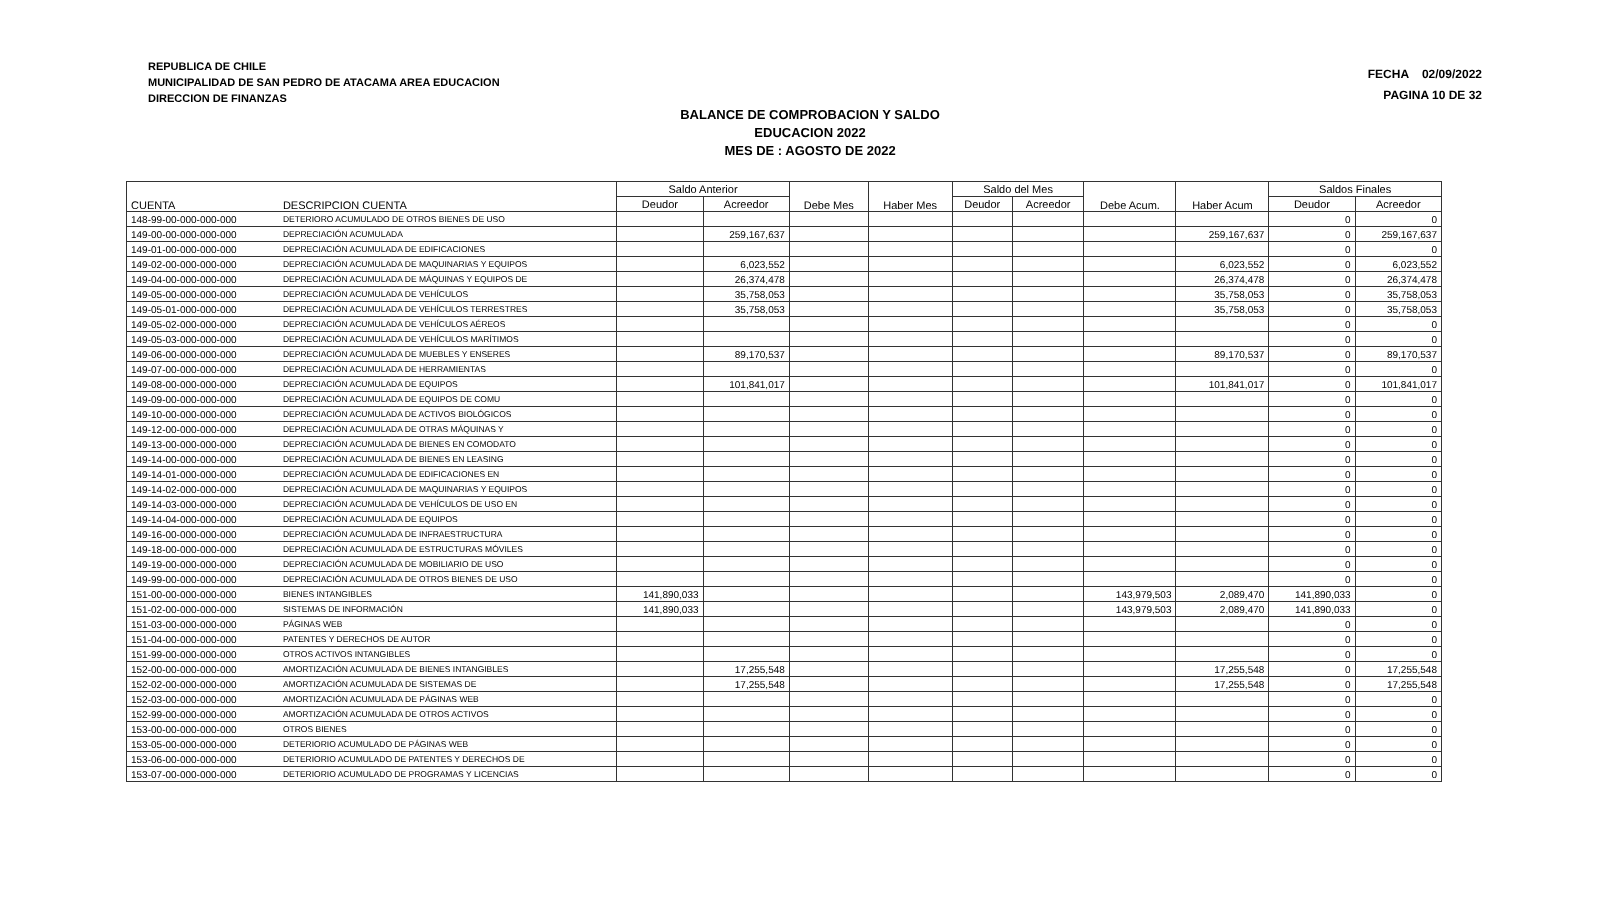REPUBLICA DE CHILE
MUNICIPALIDAD DE SAN PEDRO DE ATACAMA AREA EDUCACION
DIRECCION DE FINANZAS
FECHA 02/09/2022
PAGINA 10 DE 32
BALANCE DE COMPROBACION Y SALDO
EDUCACION 2022
MES DE : AGOSTO DE 2022
| CUENTA | DESCRIPCION CUENTA | Saldo Anterior | | Debe Mes | Haber Mes | Saldo del Mes | | Debe Acum. | Haber Acum | Saldos Finales | |
| --- | --- | --- | --- | --- | --- | --- | --- | --- | --- | --- | --- |
| | | Deudor | Acreedor | | | Deudor | Acreedor | | | Deudor | Acreedor |
| 148-99-00-000-000-000 | DETERIORO ACUMULADO DE OTROS BIENES DE USO | | | | | | | | | 0 | 0 |
| 149-00-00-000-000-000 | DEPRECIACIÓN ACUMULADA | | 259,167,637 | | | | | | 259,167,637 | 0 | 259,167,637 |
| 149-01-00-000-000-000 | DEPRECIACIÓN ACUMULADA DE EDIFICACIONES | | | | | | | | | 0 | 0 |
| 149-02-00-000-000-000 | DEPRECIACIÓN ACUMULADA DE MAQUINARIAS Y EQUIPOS | | 6,023,552 | | | | | | 6,023,552 | 0 | 6,023,552 |
| 149-04-00-000-000-000 | DEPRECIACIÓN ACUMULADA DE MÁQUINAS Y EQUIPOS DE | | 26,374,478 | | | | | | 26,374,478 | 0 | 26,374,478 |
| 149-05-00-000-000-000 | DEPRECIACIÓN ACUMULADA DE VEHÍCULOS | | 35,758,053 | | | | | | 35,758,053 | 0 | 35,758,053 |
| 149-05-01-000-000-000 | DEPRECIACIÓN ACUMULADA DE VEHÍCULOS TERRESTRES | | 35,758,053 | | | | | | 35,758,053 | 0 | 35,758,053 |
| 149-05-02-000-000-000 | DEPRECIACIÓN ACUMULADA DE VEHÍCULOS AÉREOS | | | | | | | | | 0 | 0 |
| 149-05-03-000-000-000 | DEPRECIACIÓN ACUMULADA DE VEHÍCULOS MARÍTIMOS | | | | | | | | | 0 | 0 |
| 149-06-00-000-000-000 | DEPRECIACIÓN ACUMULADA DE MUEBLES Y ENSERES | | 89,170,537 | | | | | | 89,170,537 | 0 | 89,170,537 |
| 149-07-00-000-000-000 | DEPRECIACIÓN ACUMULADA DE HERRAMIENTAS | | | | | | | | | 0 | 0 |
| 149-08-00-000-000-000 | DEPRECIACIÓN ACUMULADA DE EQUIPOS | | 101,841,017 | | | | | | 101,841,017 | 0 | 101,841,017 |
| 149-09-00-000-000-000 | DEPRECIACIÓN ACUMULADA DE EQUIPOS DE COMU | | | | | | | | | 0 | 0 |
| 149-10-00-000-000-000 | DEPRECIACIÓN ACUMULADA DE ACTIVOS BIOLÓGICOS | | | | | | | | | 0 | 0 |
| 149-12-00-000-000-000 | DEPRECIACIÓN ACUMULADA DE OTRAS MÁQUINAS Y | | | | | | | | | 0 | 0 |
| 149-13-00-000-000-000 | DEPRECIACIÓN ACUMULADA DE BIENES EN COMODATO | | | | | | | | | 0 | 0 |
| 149-14-00-000-000-000 | DEPRECIACIÓN ACUMULADA DE BIENES EN LEASING | | | | | | | | | 0 | 0 |
| 149-14-01-000-000-000 | DEPRECIACIÓN ACUMULADA DE EDIFICACIONES EN | | | | | | | | | 0 | 0 |
| 149-14-02-000-000-000 | DEPRECIACIÓN ACUMULADA DE MAQUINARIAS Y EQUIPOS | | | | | | | | | 0 | 0 |
| 149-14-03-000-000-000 | DEPRECIACIÓN ACUMULADA DE VEHÍCULOS DE USO EN | | | | | | | | | 0 | 0 |
| 149-14-04-000-000-000 | DEPRECIACIÓN ACUMULADA DE EQUIPOS | | | | | | | | | 0 | 0 |
| 149-16-00-000-000-000 | DEPRECIACIÓN ACUMULADA DE INFRAESTRUCTURA | | | | | | | | | 0 | 0 |
| 149-18-00-000-000-000 | DEPRECIACIÓN ACUMULADA DE ESTRUCTURAS MÓVILES | | | | | | | | | 0 | 0 |
| 149-19-00-000-000-000 | DEPRECIACIÓN ACUMULADA DE MOBILIARIO DE USO | | | | | | | | | 0 | 0 |
| 149-99-00-000-000-000 | DEPRECIACIÓN ACUMULADA DE OTROS BIENES DE USO | | | | | | | | | 0 | 0 |
| 151-00-00-000-000-000 | BIENES INTANGIBLES | 141,890,033 | | | | | | 143,979,503 | 2,089,470 | 141,890,033 | 0 |
| 151-02-00-000-000-000 | SISTEMAS DE INFORMACIÓN | 141,890,033 | | | | | | 143,979,503 | 2,089,470 | 141,890,033 | 0 |
| 151-03-00-000-000-000 | PÁGINAS WEB | | | | | | | | | 0 | 0 |
| 151-04-00-000-000-000 | PATENTES Y DERECHOS DE AUTOR | | | | | | | | | 0 | 0 |
| 151-99-00-000-000-000 | OTROS ACTIVOS INTANGIBLES | | | | | | | | | 0 | 0 |
| 152-00-00-000-000-000 | AMORTIZACIÓN ACUMULADA DE BIENES INTANGIBLES | | 17,255,548 | | | | | | 17,255,548 | 0 | 17,255,548 |
| 152-02-00-000-000-000 | AMORTIZACIÓN ACUMULADA DE SISTEMAS DE | | 17,255,548 | | | | | | 17,255,548 | 0 | 17,255,548 |
| 152-03-00-000-000-000 | AMORTIZACIÓN ACUMULADA DE PÁGINAS WEB | | | | | | | | | 0 | 0 |
| 152-99-00-000-000-000 | AMORTIZACIÓN ACUMULADA DE OTROS ACTIVOS | | | | | | | | | 0 | 0 |
| 153-00-00-000-000-000 | OTROS BIENES | | | | | | | | | 0 | 0 |
| 153-05-00-000-000-000 | DETERIORIO ACUMULADO DE PÁGINAS WEB | | | | | | | | | 0 | 0 |
| 153-06-00-000-000-000 | DETERIORIO ACUMULADO DE PATENTES Y DERECHOS DE | | | | | | | | | 0 | 0 |
| 153-07-00-000-000-000 | DETERIORIO ACUMULADO DE PROGRAMAS Y LICENCIAS | | | | | | | | | 0 | 0 |